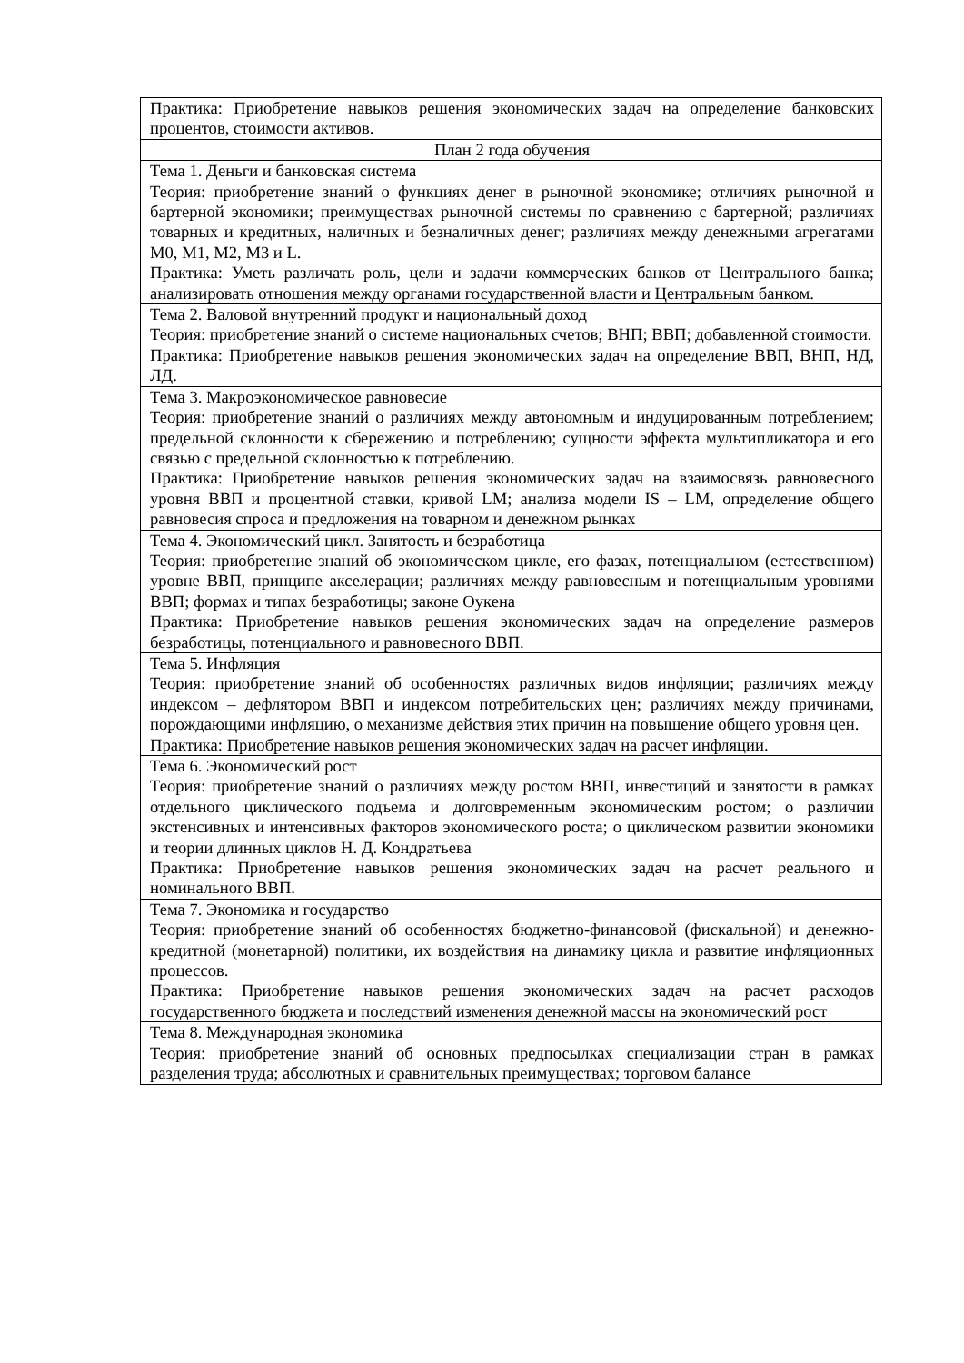| Практика: Приобретение навыков решения экономических задач на определение банковских процентов, стоимости активов. |
| План 2 года обучения |
| Тема 1. Деньги и банковская система Теория: приобретение знаний о функциях денег в рыночной экономике; отличиях рыночной и бартерной экономики; преимуществах рыночной системы по сравнению с бартерной; различиях товарных и кредитных, наличных и безналичных денег; различиях между денежными агрегатами M0, M1, M2, M3 и L. Практика: Уметь различать роль, цели и задачи коммерческих банков от Центрального банка; анализировать отношения между органами государственной власти и Центральным банком. |
| Тема 2. Валовой внутренний продукт и национальный доход Теория: приобретение знаний о системе национальных счетов; ВНП; ВВП; добавленной стоимости. Практика: Приобретение навыков решения экономических задач на определение ВВП, ВНП, НД, ЛД. |
| Тема 3. Макроэкономическое равновесие Теория: приобретение знаний о различиях между автономным и индуцированным потреблением; предельной склонности к сбережению и потреблению; сущности эффекта мультипликатора и его связью с предельной склонностью к потреблению. Практика: Приобретение навыков решения экономических задач на взаимосвязь равновесного уровня ВВП и процентной ставки, кривой LM; анализа модели IS – LM, определение общего равновесия спроса и предложения на товарном и денежном рынках |
| Тема 4. Экономический цикл. Занятость и безработица Теория: приобретение знаний об экономическом цикле, его фазах, потенциальном (естественном) уровне ВВП, принципе акселерации; различиях между равновесным и потенциальным уровнями ВВП; формах и типах безработицы; законе Оукена Практика: Приобретение навыков решения экономических задач на определение размеров безработицы, потенциального и равновесного ВВП. |
| Тема 5. Инфляция Теория: приобретение знаний об особенностях различных видов инфляции; различиях между индексом – дефлятором ВВП и индексом потребительских цен; различиях между причинами, порождающими инфляцию, о механизме действия этих причин на повышение общего уровня цен. Практика: Приобретение навыков решения экономических задач на расчет инфляции. |
| Тема 6. Экономический рост Теория: приобретение знаний о различиях между ростом ВВП, инвестиций и занятости в рамках отдельного циклического подъема и долговременным экономическим ростом; о различии экстенсивных и интенсивных факторов экономического роста; о циклическом развитии экономики и теории длинных циклов Н. Д. Кондратьева Практика: Приобретение навыков решения экономических задач на расчет реального и номинального ВВП. |
| Тема 7. Экономика и государство Теория: приобретение знаний об особенностях бюджетно-финансовой (фискальной) и денежно-кредитной (монетарной) политики, их воздействия на динамику цикла и развитие инфляционных процессов. Практика: Приобретение навыков решения экономических задач на расчет расходов государственного бюджета и последствий изменения денежной массы на экономический рост |
| Тема 8. Международная экономика Теория: приобретение знаний об основных предпосылках специализации стран в рамках разделения труда; абсолютных и сравнительных преимуществах; торговом балансе |